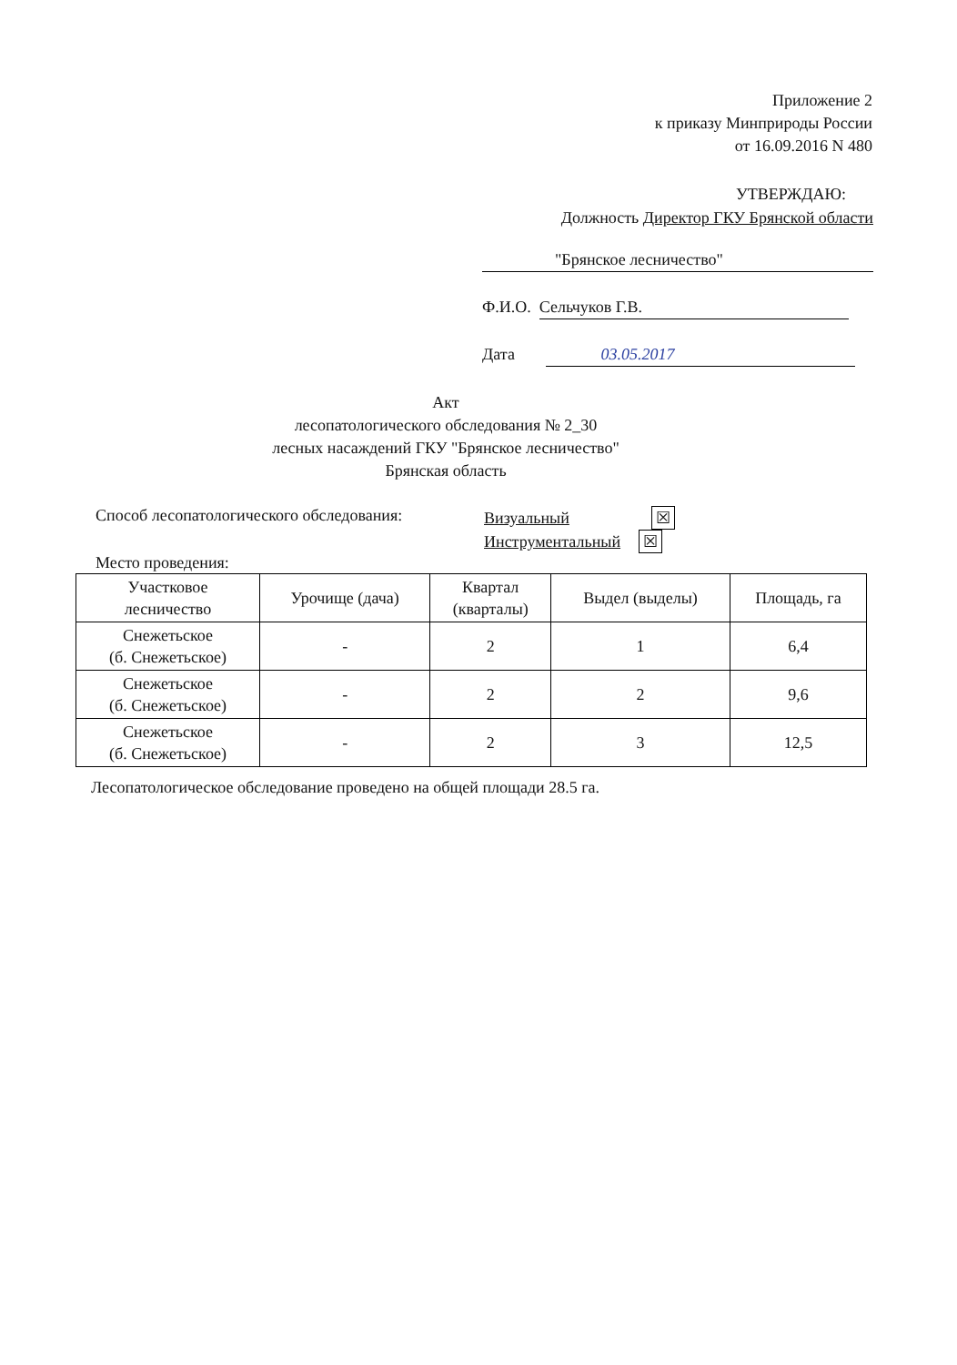Приложение 2
к приказу Минприроды России
от 16.09.2016 N 480
УТВЕРЖДАЮ:
Должность Директор ГКУ Брянской области
"Брянское лесничество"
Ф.И.О. Сельчуков Г.В.
Дата 03.05.2017
Акт
лесопатологического обследования № 2_30
лесных насаждений ГКУ "Брянское лесничество"
Брянская область
Способ лесопатологического обследования: Визуальный ☒
Инструментальный ☒
Место проведения:
| Участковое лесничество | Урочище (дача) | Квартал (кварталы) | Выдел (выделы) | Площадь, га |
| --- | --- | --- | --- | --- |
| Снежетьское (б. Снежетьское) | - | 2 | 1 | 6,4 |
| Снежетьское (б. Снежетьское) | - | 2 | 2 | 9,6 |
| Снежетьское (б. Снежетьское) | - | 2 | 3 | 12,5 |
Лесопатологическое обследование проведено на общей площади 28.5 га.